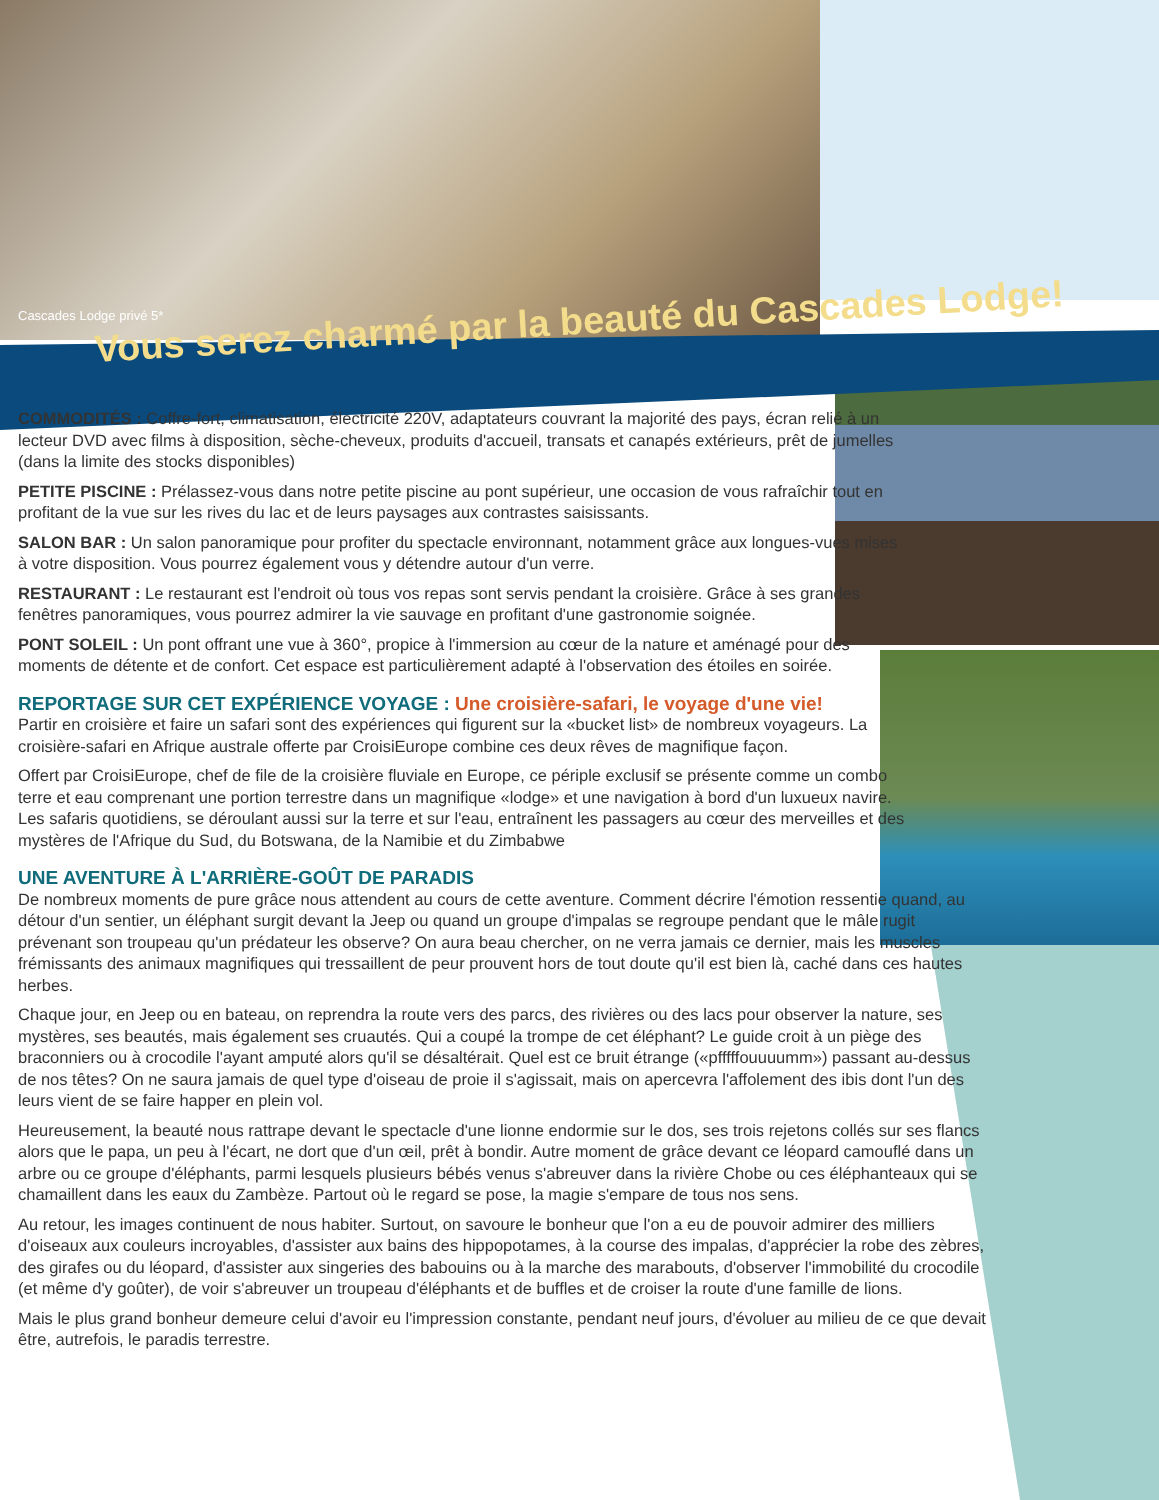Cascades Lodge privé 5*
Vous serez charmé par la beauté du Cascades Lodge!
COMMODITÉS : Coffre-fort, climatisation, électricité 220V, adaptateurs couvrant la majorité des pays, écran relié à un lecteur DVD avec films à disposition, sèche-cheveux, produits d'accueil, transats et canapés extérieurs, prêt de jumelles (dans la limite des stocks disponibles)
PETITE PISCINE : Prélassez-vous dans notre petite piscine au pont supérieur, une occasion de vous rafraîchir tout en profitant de la vue sur les rives du lac et de leurs paysages aux contrastes saisissants.
SALON BAR : Un salon panoramique pour profiter du spectacle environnant, notamment grâce aux longues-vues mises à votre disposition. Vous pourrez également vous y détendre autour d'un verre.
RESTAURANT : Le restaurant est l'endroit où tous vos repas sont servis pendant la croisière. Grâce à ses grandes fenêtres panoramiques, vous pourrez admirer la vie sauvage en profitant d'une gastronomie soignée.
PONT SOLEIL : Un pont offrant une vue à 360°, propice à l'immersion au cœur de la nature et aménagé pour des moments de détente et de confort. Cet espace est particulièrement adapté à l'observation des étoiles en soirée.
REPORTAGE SUR CET EXPÉRIENCE VOYAGE : Une croisière-safari, le voyage d'une vie!
Partir en croisière et faire un safari sont des expériences qui figurent sur la «bucket list» de nombreux voyageurs. La croisière-safari en Afrique australe offerte par CroisiEurope combine ces deux rêves de magnifique façon.
Offert par CroisiEurope, chef de file de la croisière fluviale en Europe, ce périple exclusif se présente comme un combo terre et eau comprenant une portion terrestre dans un magnifique «lodge» et une navigation à bord d'un luxueux navire. Les safaris quotidiens, se déroulant aussi sur la terre et sur l'eau, entraînent les passagers au cœur des merveilles et des mystères de l'Afrique du Sud, du Botswana, de la Namibie et du Zimbabwe
UNE AVENTURE À L'ARRIÈRE-GOÛT DE PARADIS
De nombreux moments de pure grâce nous attendent au cours de cette aventure. Comment décrire l'émotion ressentie quand, au détour d'un sentier, un éléphant surgit devant la Jeep ou quand un groupe d'impalas se regroupe pendant que le mâle rugit prévenant son troupeau qu'un prédateur les observe? On aura beau chercher, on ne verra jamais ce dernier, mais les muscles frémissants des animaux magnifiques qui tressaillent de peur prouvent hors de tout doute qu'il est bien là, caché dans ces hautes herbes.
Chaque jour, en Jeep ou en bateau, on reprendra la route vers des parcs, des rivières ou des lacs pour observer la nature, ses mystères, ses beautés, mais également ses cruautés. Qui a coupé la trompe de cet éléphant? Le guide croit à un piège des braconniers ou à crocodile l'ayant amputé alors qu'il se désaltérait. Quel est ce bruit étrange («pfffffouuuumm») passant au-dessus de nos têtes? On ne saura jamais de quel type d'oiseau de proie il s'agissait, mais on apercevra l'affolement des ibis dont l'un des leurs vient de se faire happer en plein vol.
Heureusement, la beauté nous rattrape devant le spectacle d'une lionne endormie sur le dos, ses trois rejetons collés sur ses flancs alors que le papa, un peu à l'écart, ne dort que d'un œil, prêt à bondir. Autre moment de grâce devant ce léopard camouflé dans un arbre ou ce groupe d'éléphants, parmi lesquels plusieurs bébés venus s'abreuver dans la rivière Chobe ou ces éléphanteaux qui se chamaillent dans les eaux du Zambèze. Partout où le regard se pose, la magie s'empare de tous nos sens.
Au retour, les images continuent de nous habiter. Surtout, on savoure le bonheur que l'on a eu de pouvoir admirer des milliers d'oiseaux aux couleurs incroyables, d'assister aux bains des hippopotames, à la course des impalas, d'apprécier la robe des zèbres, des girafes ou du léopard, d'assister aux singeries des babouins ou à la marche des marabouts, d'observer l'immobilité du crocodile (et même d'y goûter), de voir s'abreuver un troupeau d'éléphants et de buffles et de croiser la route d'une famille de lions.
Mais le plus grand bonheur demeure celui d'avoir eu l'impression constante, pendant neuf jours, d'évoluer au milieu de ce que devait être, autrefois, le paradis terrestre.